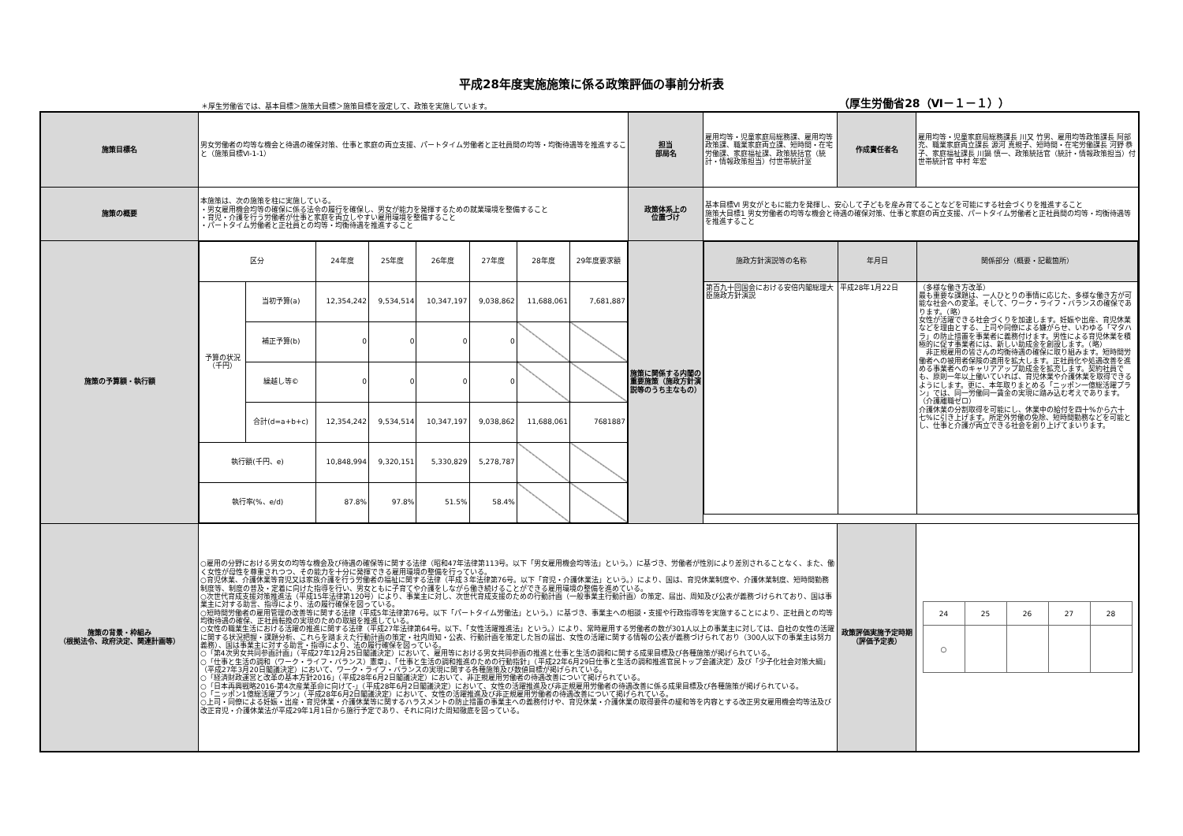平成28年度実施施策に係る政策評価の事前分析表
＊厚生労働省では、基本目標＞施策大目標＞施策目標を設定して、政策を実施しています。 （厚生労働省28（Ⅵ－１－１））
| 施策目標名 | 男女労働者の均等な機会と待遇の確保対策、仕事と家庭の両立支援、パートタイム労働者と正社員間の均等・均衡待遇等を推進すること（施策目標Ⅵ-1-1） | 担当 部局名 | 雇用均等・児童家庭局総務課、雇用均等政策課、職業家庭両立課、短時間・在宅労働課、家庭福祉課、政策統括官（統計・情報政策担当）付世帯統計室 | 作成責任者名 | 雇用均等・児童家庭局総務課長 川又 竹男、雇用均等政策課長 阿部 充、職業家庭両立課長 源河 真規子、短時間・在宅労働課長 河野 恭子、家庭福祉課長 川鍋 慎一、政策統括官（統計・情報政策担当）付世帯統計官 中村 年宏 |
| 施策の概要 | 本施策は、次の施策を柱に実施している。 ・男女雇用機会均等の確保に係る法令の履行を確保し、男女が能力を発揮するための就業環境を整備すること ・育児・介護を行う労働者が仕事と家庭を両立しやすい雇用環境を整備すること ・パートタイム労働者と正社員との均等・均衡待遇を推進すること | 政策体系上の 位置づけ | 基本目標Ⅵ 男女がともに能力を発揮し、安心して子どもを産み育てることなどを可能にする社会づくりを推進すること 施策大目標1 男女労働者の均等な機会と待遇の確保対策、仕事と家庭の両立支援、パートタイム労働者と正社員間の均等・均衡待遇等を推進すること | | |
| 施策の予算額・執行額 | / 区分 / / 24年度 / 25年度 / 26年度 / 27年度 / 28年度 / 29年度要求額 / / 予算の状況 （千円） / 当初予算(a) / 12,354,242 / 9,534,514 / 10,347,197 / 9,038,862 / 11,688,061 / 7,681,887 / / / 補正予算(b) / 0 / 0 / 0 / 0 / / / / / 繰越し等© / 0 / 0 / 0 / 0 / / / / / 合計(d=a+b+c) / 12,354,242 / 9,534,514 / 10,347,197 / 9,038,862 / 11,688,061 / 7681887 / / 執行額(千円、e) / / 10,848,994 / 9,320,151 / 5,330,829 / 5,278,787 / / / / 執行率(%、e/d) / / 87.8% / 97.8% / 51.5% / 58.4% / / / | 施策に関係する内閣の重要施策（施政方針演説等のうち主なもの） | / 施政方針演説等の名称 / 年月日 / 関係部分（概要・記載箇所） / / 第百九十回国会における安倍内閣総理大臣施政方針演説 / 平成28年1月22日 / （多様な働き方改革） 最も重要な課題は、一人ひとりの事情に応じた、多様な働き方が可能な社会への変革。そして、ワーク・ライフ・バランスの確保であります。（略） 女性が活躍できる社会づくりを加速します。妊娠や出産、育児休業などを理由とする、上司や同僚による嫌がらせ、いわゆる「マタハラ」の防止措置を事業者に義務付けます。男性による育児休業を積極的に促す事業者には、新しい助成金を創設します。（略） 非正規雇用の皆さんの均衡待遇の確保に取り組みます。短時間労働者への被用者保険の適用を拡大します。正社員化や処遇改善を進める事業者へのキャリアアップ助成金を拡充します。契約社員でも、原則一年以上働いていれば、育児休業や介護休業を取得できるようにします。更に、本年取りまとめる「ニッポン一億総活躍プラン」では、同一労働同一賃金の実現に踏み込む考えであります。 （介護離職ゼロ） 介護休業の分割取得を可能にし、休業中の給付を四十%から六十七%に引き上げます。所定外労働の免除、短時間勤務などを可能とし、仕事と介護が両立できる社会を創り上げてまいります。 / | | |
| 施策の背景・枠組み （根拠法令、政府決定、関連計画等） | ○雇用の分野における男女の均等な機会及び待遇の確保等に関する法律（昭和47年法律第113号。以下「男女雇用機会均等法」という。）に基づき、労働者が性別により差別されることなく、また、働く女性が母性を尊重されつつ、その能力を十分に発揮できる雇用環境の整備を行っている。 ○育児休業、介護休業等育児又は家族介護を行う労働者の福祉に関する法律（平成３年法律第76号。以下「育児・介護休業法」という。）により、国は、育児休業制度や、介護休業制度、短時間勤務制度等、制度の普及・定着に向けた指導を行い、男女ともに子育てや介護をしながら働き続けることができる雇用環境の整備を進めている。 ○次世代育成支援対策推進法（平成15年法律第120号）により、事業主に対し、次世代育成支援のための行動計画（一般事業主行動計画）の策定、届出、周知及び公表が義務づけられており、国は事業主に対する助言、指導により、法の履行確保を図っている。 ○短時間労働者の雇用管理の改善等に関する法律（平成5年法律第76号。以下「パートタイム労働法」という。）に基づき、事業主への相談・支援や行政指導等を実施することにより、正社員との均等均衡待遇の確保、正社員転換の実現のための取組を推進している。 ○女性の職業生活における活躍の推進に関する法律（平成27年法律第64号。以下、「女性活躍推進法」という。）により、常時雇用する労働者の数が301人以上の事業主に対しては、自社の女性の活躍に関する状況把握・課題分析、これらを踏まえた行動計画の策定・社内周知・公表、行動計画を策定した旨の届出、女性の活躍に関する情報の公表が義務づけられており（300人以下の事業主は努力義務）、国は事業主に対する助言・指導により、法の履行確保を図っている。 ○「第4次男女共同参画計画」（平成27年12月25日閣議決定）において、雇用等における男女共同参画の推進と仕事と生活の調和に関する成果目標及び各種施策が掲げられている。 ○「仕事と生活の調和（ワーク・ライフ・バランス）憲章」、「仕事と生活の調和推進のための行動指針」（平成22年6月29日仕事と生活の調和推進官民トップ会議決定）及び「少子化社会対策大綱」（平成27年3月20日閣議決定）において、ワーク・ライフ・バランスの実現に関する各種施策及び数値目標が掲げられている。 ○「経済財政運営と改革の基本方針2016」（平成28年6月2日閣議決定）において、非正規雇用労働者の待遇改善について掲げられている。 ○「日本再興戦略2016-第4次産業革命に向けて-」（平成28年6月2日閣議決定）において、女性の活躍推進及び非正規雇用労働者の待遇改善に係る成果目標及び各種施策が掲げられている。 ○「ニッポン1億総活躍プラン」（平成28年6月2日閣議決定）において、女性の活躍推進及び非正規雇用労働者の待遇改善について掲げられている。 ○上司・同僚による妊娠・出産・育児休業・介護休業等に関するハラスメントの防止措置の事業主への義務付けや、育児休業・介護休業の取得要件の緩和等を内容とする改正男女雇用機会均等法及び改正育児・介護休業法が平成29年1月1日から施行予定であり、それに向けた周知徹底を図っている。 | | | 政策評価実施予定時期（評価予定表） | / 24 / 25 / 26 / 27 / 28 / / ○ / / / / / |